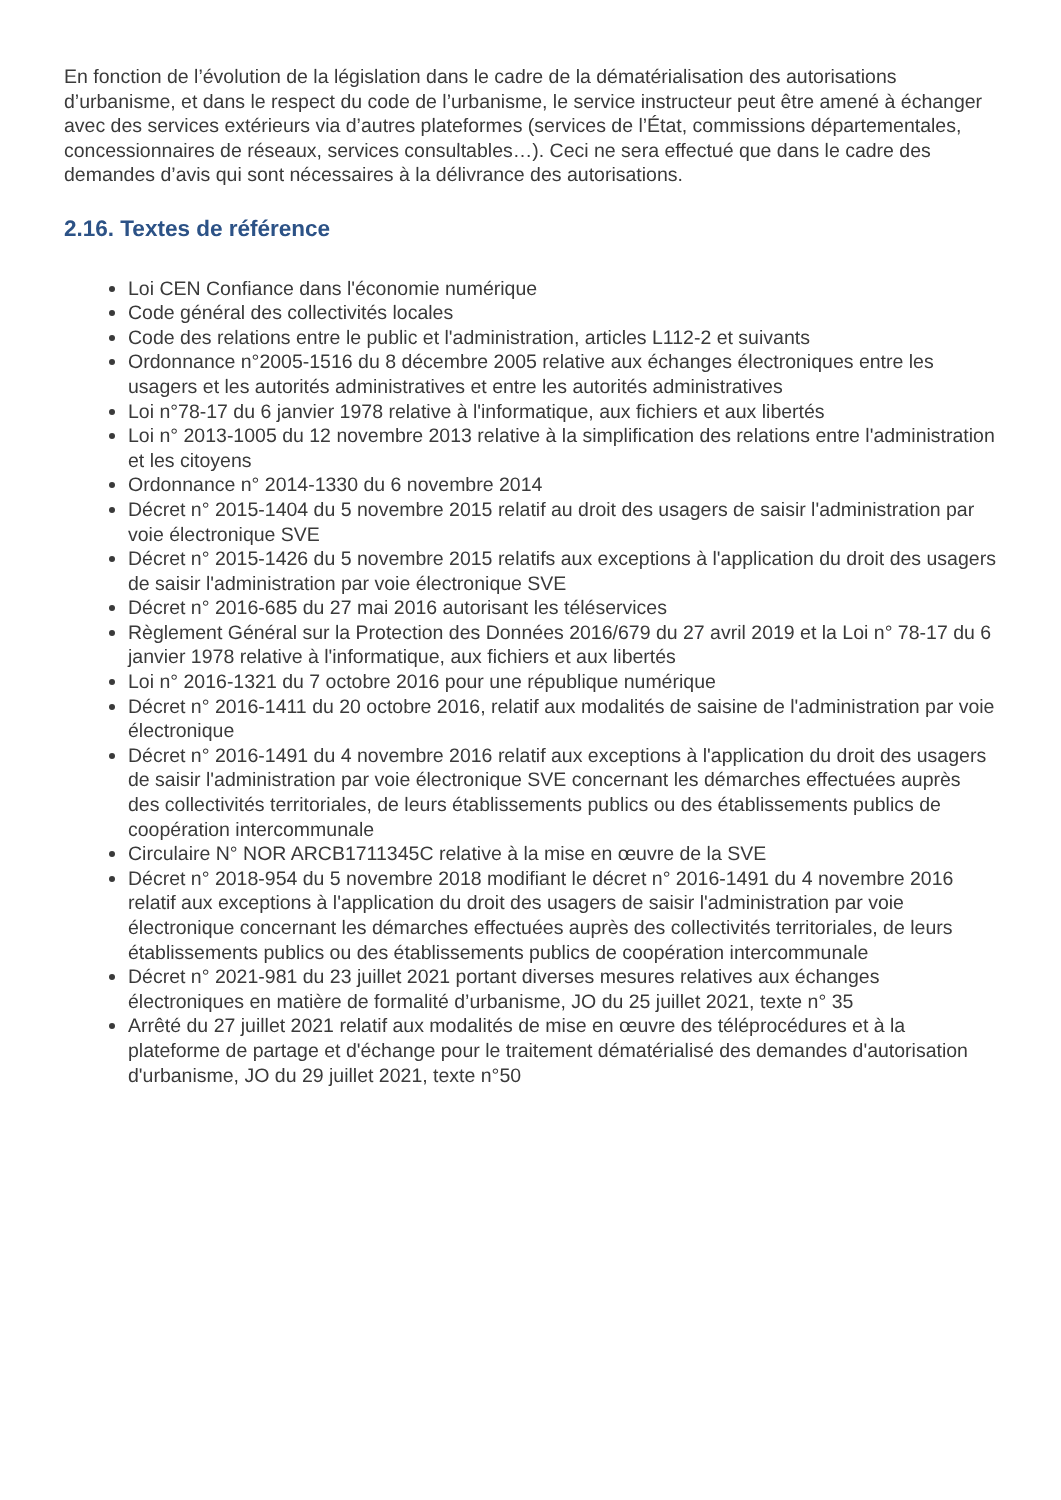En fonction de l’évolution de la législation dans le cadre de la dématérialisation des autorisations d’urbanisme, et dans le respect du code de l’urbanisme, le service instructeur peut être amené à échanger avec des services extérieurs via d’autres plateformes (services de l’État, commissions départementales, concessionnaires de réseaux, services consultables…). Ceci ne sera effectué que dans le cadre des demandes d’avis qui sont nécessaires à la délivrance des autorisations.
2.16. Textes de référence
Loi CEN Confiance dans l'économie numérique
Code général des collectivités locales
Code des relations entre le public et l'administration, articles L112-2 et suivants
Ordonnance n°2005-1516 du 8 décembre 2005 relative aux échanges électroniques entre les usagers et les autorités administratives et entre les autorités administratives
Loi n°78-17 du 6 janvier 1978 relative à l'informatique, aux fichiers et aux libertés
Loi n° 2013-1005 du 12 novembre 2013 relative à la simplification des relations entre l'administration et les citoyens
Ordonnance n° 2014-1330 du 6 novembre 2014
Décret n° 2015-1404 du 5 novembre 2015 relatif au droit des usagers de saisir l'administration par voie électronique SVE
Décret n° 2015-1426 du 5 novembre 2015 relatifs aux exceptions à l'application du droit des usagers de saisir l'administration par voie électronique SVE
Décret n° 2016-685 du 27 mai 2016 autorisant les téléservices
Règlement Général sur la Protection des Données 2016/679 du 27 avril 2019 et la Loi n° 78-17 du 6 janvier 1978 relative à l'informatique, aux fichiers et aux libertés
Loi n° 2016-1321 du 7 octobre 2016 pour une république numérique
Décret n° 2016-1411 du 20 octobre 2016, relatif aux modalités de saisine de l'administration par voie électronique
Décret n° 2016-1491 du 4 novembre 2016 relatif aux exceptions à l'application du droit des usagers de saisir l'administration par voie électronique SVE concernant les démarches effectuées auprès des collectivités territoriales, de leurs établissements publics ou des établissements publics de coopération intercommunale
Circulaire N° NOR ARCB1711345C relative à la mise en œuvre de la SVE
Décret n° 2018-954 du 5 novembre 2018 modifiant le décret n° 2016-1491 du 4 novembre 2016 relatif aux exceptions à l'application du droit des usagers de saisir l'administration par voie électronique concernant les démarches effectuées auprès des collectivités territoriales, de leurs établissements publics ou des établissements publics de coopération intercommunale
Décret n° 2021-981 du 23 juillet 2021 portant diverses mesures relatives aux échanges électroniques en matière de formalité d’urbanisme, JO du 25 juillet 2021, texte n° 35
Arrêté du 27 juillet 2021 relatif aux modalités de mise en œuvre des téléprocédures et à la plateforme de partage et d'échange pour le traitement dématérialisé des demandes d'autorisation d'urbanisme, JO du 29 juillet 2021, texte n°50